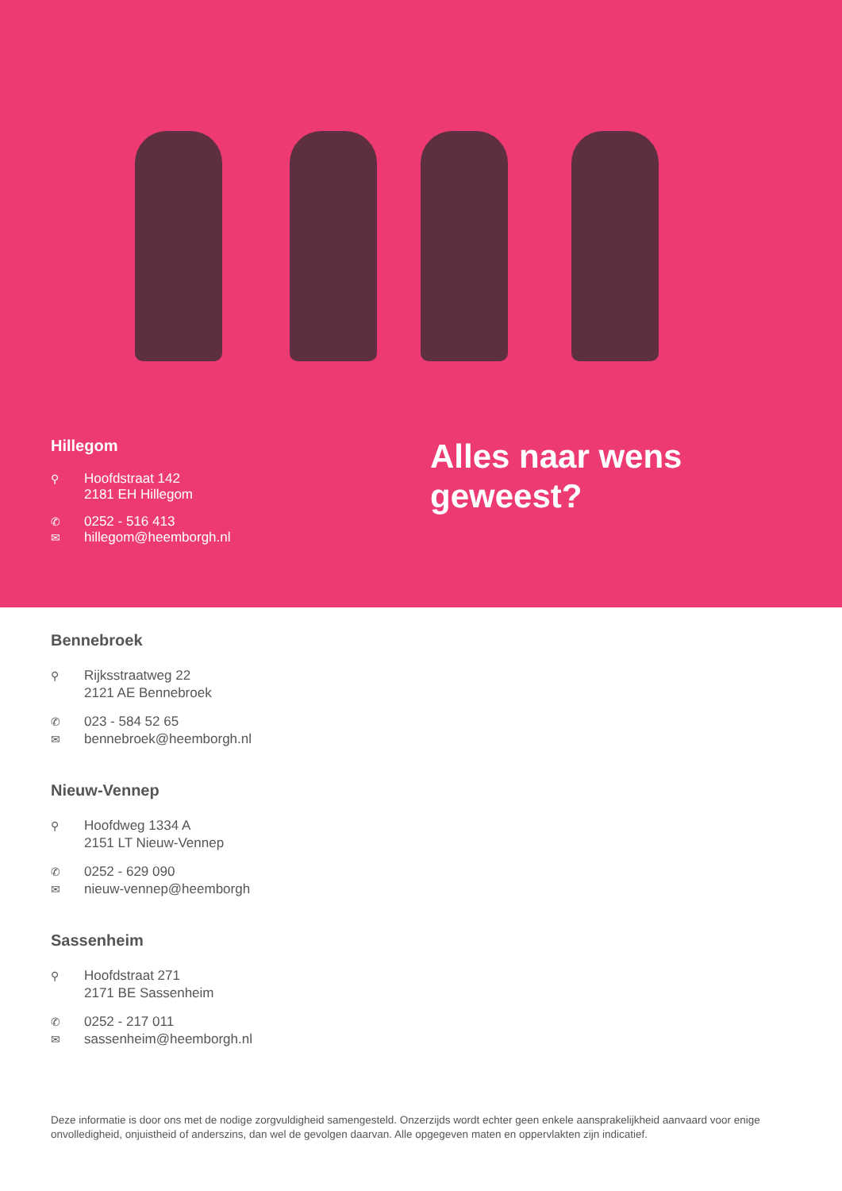Hillegom
⚲ Hoofdstraat 142
2181 EH Hillegom
✆
✉ 0252 - 516 413
hillegom@heemborgh.nl
Alles naar wens
geweest?
Bennebroek
⚲ Rijksstraatweg 22
2121 AE Bennebroek
✆
✉ 023 - 584 52 65
bennebroek@heemborgh.nl
Nieuw-Vennep
⚲ Hoofdweg 1334 A
2151 LT Nieuw-Vennep
✆
✉ 0252 - 629 090
nieuw-vennep@heemborgh
Sassenheim
⚲ Hoofdstraat 271
2171 BE Sassenheim
✆
✉ 0252 - 217 011
sassenheim@heemborgh.nl
Deze informatie is door ons met de nodige zorgvuldigheid samengesteld. Onzerzijds wordt echter geen enkele aansprakelijkheid aanvaard voor enige onvolledigheid, onjuistheid of anderszins, dan wel de gevolgen daarvan. Alle opgegeven maten en oppervlakten zijn indicatief.